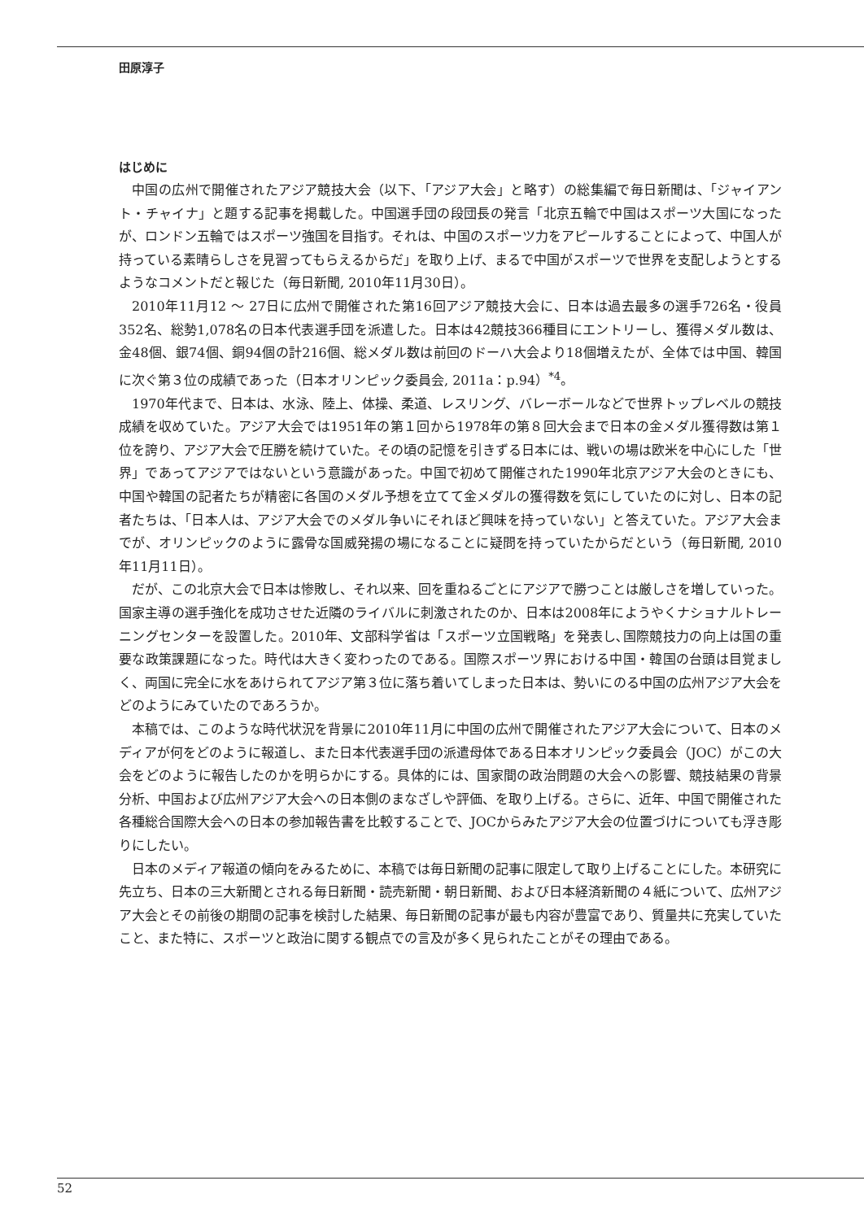田原淳子
はじめに
中国の広州で開催されたアジア競技大会（以下、「アジア大会」と略す）の総集編で毎日新聞は、「ジャイアント・チャイナ」と題する記事を掲載した。中国選手団の段団長の発言「北京五輪で中国はスポーツ大国になったが、ロンドン五輪ではスポーツ強国を目指す。それは、中国のスポーツ力をアピールすることによって、中国人が持っている素晴らしさを見習ってもらえるからだ」を取り上げ、まるで中国がスポーツで世界を支配しようとするようなコメントだと報じた（毎日新聞, 2010年11月30日）。
2010年11月12 ～ 27日に広州で開催された第16回アジア競技大会に、日本は過去最多の選手726名・役員352名、総勢1,078名の日本代表選手団を派遣した。日本は42競技366種目にエントリーし、獲得メダル数は、金48個、銀74個、銅94個の計216個、総メダル数は前回のドーハ大会より18個増えたが、全体では中国、韓国に次ぐ第３位の成績であった（日本オリンピック委員会, 2011a：p.94）<sup>*4</sup>。
1970年代まで、日本は、水泳、陸上、体操、柔道、レスリング、バレーボールなどで世界トップレベルの競技成績を収めていた。アジア大会では1951年の第１回から1978年の第８回大会まで日本の金メダル獲得数は第１位を誇り、アジア大会で圧勝を続けていた。その頃の記憶を引きずる日本には、戦いの場は欧米を中心にした「世界」であってアジアではないという意識があった。中国で初めて開催された1990年北京アジア大会のときにも、中国や韓国の記者たちが精密に各国のメダル予想を立てて金メダルの獲得数を気にしていたのに対し、日本の記者たちは、「日本人は、アジア大会でのメダル争いにそれほど興味を持っていない」と答えていた。アジア大会までが、オリンピックのように露骨な国威発揚の場になることに疑問を持っていたからだという（毎日新聞, 2010年11月11日）。
だが、この北京大会で日本は惨敗し、それ以来、回を重ねるごとにアジアで勝つことは厳しさを増していった。国家主導の選手強化を成功させた近隣のライバルに刺激されたのか、日本は2008年にようやくナショナルトレーニングセンターを設置した。2010年、文部科学省は「スポーツ立国戦略」を発表し､国際競技力の向上は国の重要な政策課題になった。時代は大きく変わったのである。国際スポーツ界における中国・韓国の台頭は目覚ましく、両国に完全に水をあけられてアジア第３位に落ち着いてしまった日本は、勢いにのる中国の広州アジア大会をどのようにみていたのであろうか。
本稿では、このような時代状況を背景に2010年11月に中国の広州で開催されたアジア大会について、日本のメディアが何をどのように報道し、また日本代表選手団の派遣母体である日本オリンピック委員会（JOC）がこの大会をどのように報告したのかを明らかにする。具体的には、国家間の政治問題の大会への影響、競技結果の背景分析、中国および広州アジア大会への日本側のまなざしや評価、を取り上げる。さらに、近年、中国で開催された各種総合国際大会への日本の参加報告書を比較することで、JOCからみたアジア大会の位置づけについても浮き彫りにしたい。
日本のメディア報道の傾向をみるために、本稿では毎日新聞の記事に限定して取り上げることにした。本研究に先立ち、日本の三大新聞とされる毎日新聞・読売新聞・朝日新聞、および日本経済新聞の４紙について、広州アジア大会とその前後の期間の記事を検討した結果、毎日新聞の記事が最も内容が豊富であり、質量共に充実していたこと、また特に、スポーツと政治に関する観点での言及が多く見られたことがその理由である。
52